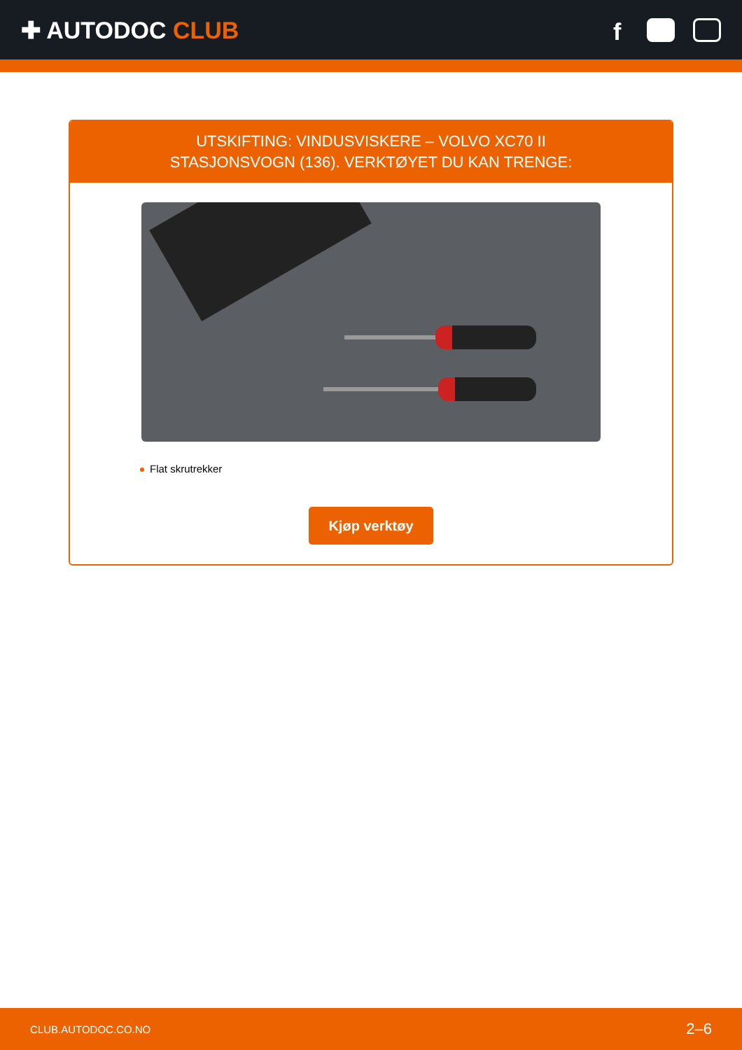✚ AUTODOC CLUB
f
UTSKIFTING: VINDUSVISKERE – VOLVO XC70 II
STASJONSVOGN (136). VERKTØYET DU KAN TRENGE:
Flat skrutrekker
Kjøp verktøy
CLUB.AUTODOC.CO.NO 2–6